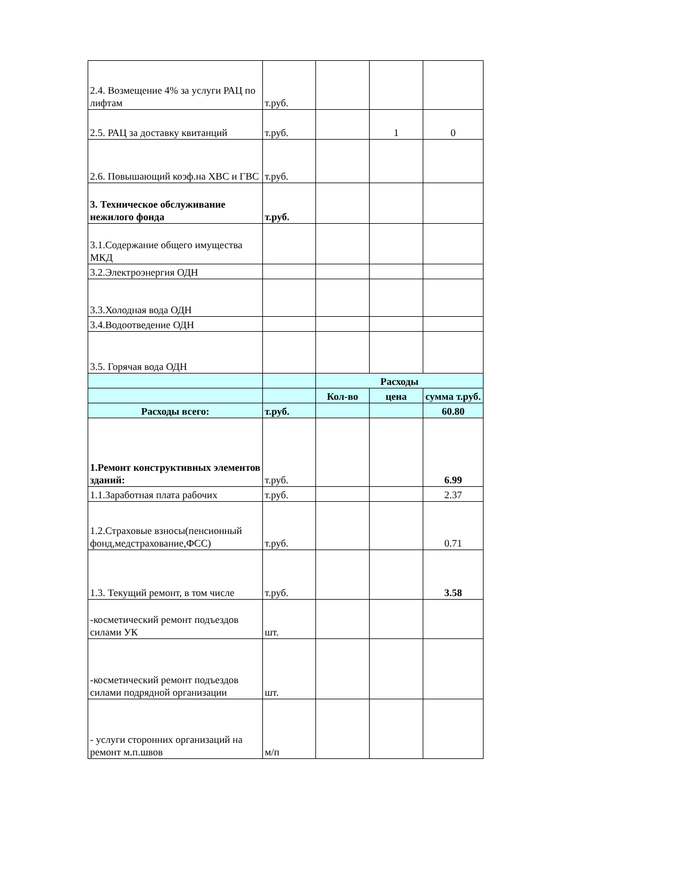| 2.4. Возмещение 4% за услуги РАЦ по лифтам | т.руб. | | | |
| 2.5. РАЦ за доставку квитанций | т.руб. | | 1 | 0 |
| 2.6. Повышающий коэф.на ХВС и ГВС | т.руб. | | | |
| 3. Техническое обслуживание нежилого фонда | т.руб. | | | |
| 3.1.Содержание общего имущества МКД | | | | |
| 3.2.Электроэнергия ОДН | | | | |
| 3.3.Холодная вода ОДН | | | | |
| 3.4.Водоотведение ОДН | | | | |
| 3.5. Горячая вода ОДН | | | | |
| | | Расходы | | |
| | | Кол-во | цена | сумма т.руб. |
| Расходы всего: | т.руб. | | | 60.80 |
| 1.Ремонт конструктивных элементов зданий: | т.руб. | | | 6.99 |
| 1.1.Заработная плата рабочих | т.руб. | | | 2.37 |
| 1.2.Страховые взносы(пенсионный фонд,медстрахование,ФСС) | т.руб. | | | 0.71 |
| 1.3. Текущий ремонт, в том числе | т.руб. | | | 3.58 |
| -косметический ремонт подъездов силами УК | шт. | | | |
| -косметический ремонт подъездов силами подрядной организации | шт. | | | |
| - услуги сторонних организаций на ремонт м.п.швов | м/п | | | |